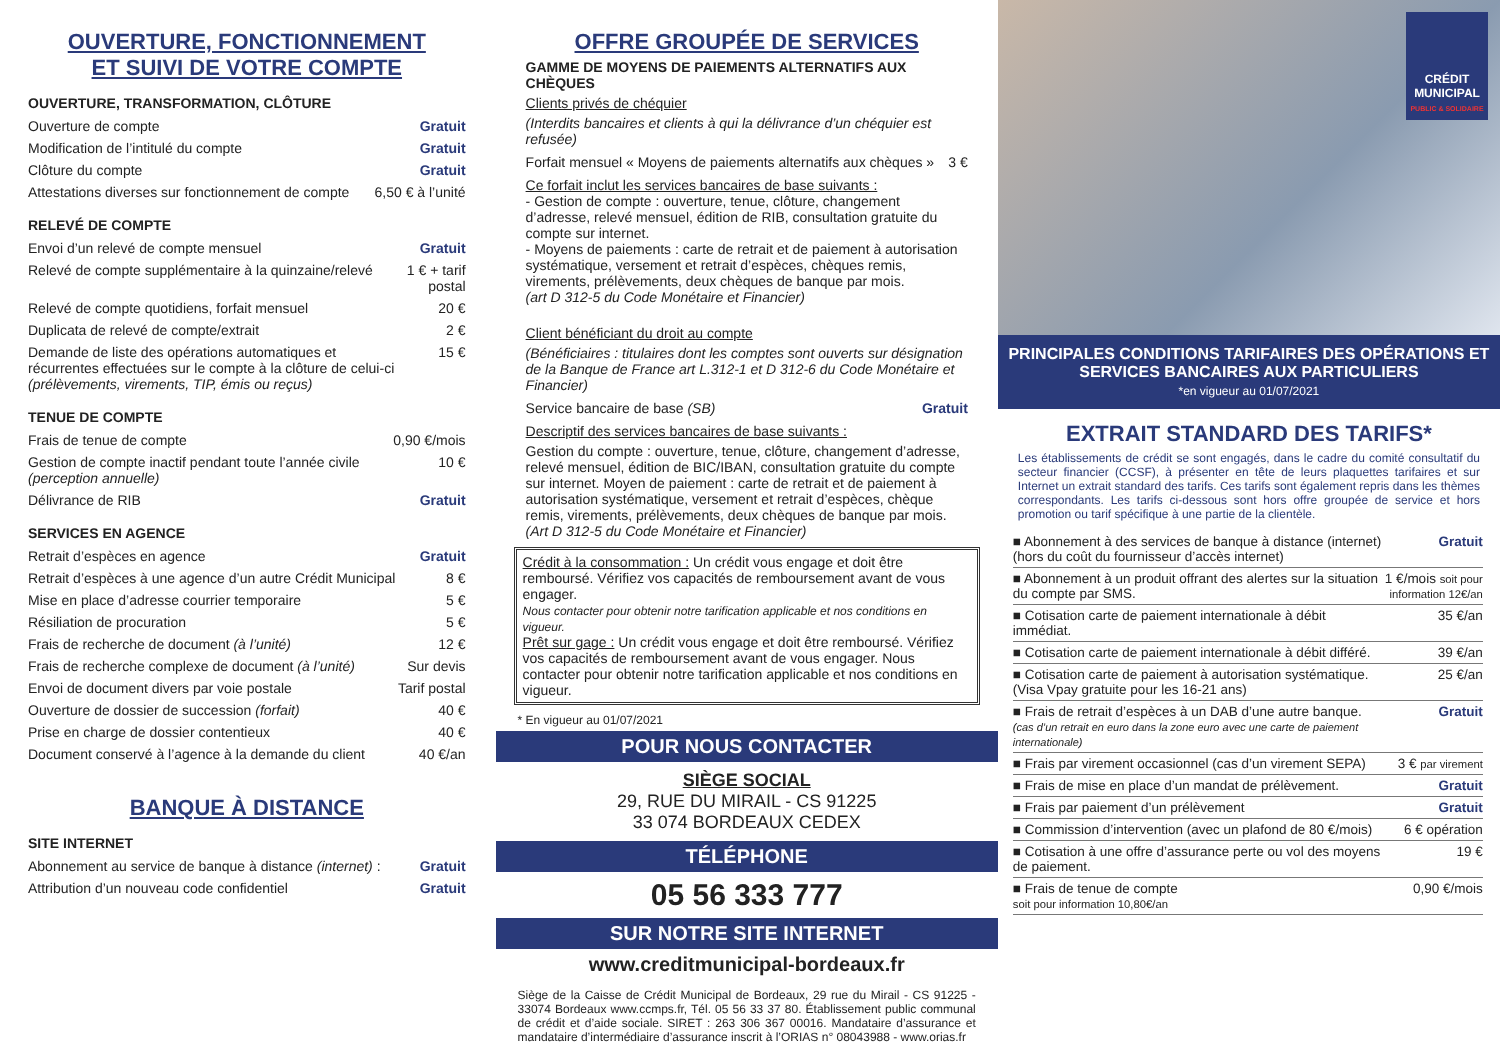OUVERTURE, FONCTIONNEMENT
ET SUIVI DE VOTRE COMPTE
OUVERTURE, TRANSFORMATION, CLÔTURE
| Ouverture de compte | Gratuit |
| Modification de l’intitulé du compte | Gratuit |
| Clôture du compte | Gratuit |
| Attestations diverses sur fonctionnement de compte | 6,50 € à l’unité |
RELEVÉ DE COMPTE
| Envoi d’un relevé de compte mensuel | Gratuit |
| Relevé de compte supplémentaire à la quinzaine/relevé | 1 € + tarif postal |
| Relevé de compte quotidiens, forfait mensuel | 20 € |
| Duplicata de relevé de compte/extrait | 2 € |
| Demande de liste des opérations automatiques et récurrentes effectuées sur le compte à la clôture de celui-ci (prélèvements, virements, TIP, émis ou reçus) | 15 € |
TENUE DE COMPTE
| Frais de tenue de compte | 0,90 €/mois |
| Gestion de compte inactif pendant toute l’année civile (perception annuelle) | 10 € |
| Délivrance de RIB | Gratuit |
SERVICES EN AGENCE
| Retrait d’espèces en agence | Gratuit |
| Retrait d’espèces à une agence d’un autre Crédit Municipal | 8 € |
| Mise en place d’adresse courrier temporaire | 5 € |
| Résiliation de procuration | 5 € |
| Frais de recherche de document (à l’unité) | 12 € |
| Frais de recherche complexe de document (à l’unité) | Sur devis |
| Envoi de document divers par voie postale | Tarif postal |
| Ouverture de dossier de succession (forfait) | 40 € |
| Prise en charge de dossier contentieux | 40 € |
| Document conservé à l’agence à la demande du client | 40 €/an |
BANQUE À DISTANCE
SITE INTERNET
| Abonnement au service de banque à distance (internet) : | Gratuit |
| Attribution d’un nouveau code confidentiel | Gratuit |
OFFRE GROUPÉE DE SERVICES
GAMME DE MOYENS DE PAIEMENTS ALTERNATIFS AUX CHÈQUES
Clients privés de chéquier
(Interdits bancaires et clients à qui la délivrance d’un chéquier est refusée)
| Forfait mensuel « Moyens de paiements alternatifs aux chèques » | 3 € |
Ce forfait inclut les services bancaires de base suivants :
- Gestion de compte : ouverture, tenue, clôture, changement d’adresse, relevé mensuel, édition de RIB, consultation gratuite du compte sur internet.
- Moyens de paiements : carte de retrait et de paiement à autorisation systématique, versement et retrait d’espèces, chèques remis, virements, prélèvements, deux chèques de banque par mois.
(art D 312-5 du Code Monétaire et Financier)
Client bénéficiant du droit au compte
(Bénéficiaires : titulaires dont les comptes sont ouverts sur désignation de la Banque de France art L.312-1 et D 312-6 du Code Monétaire et Financier)
| Service bancaire de base (SB) | Gratuit |
Descriptif des services bancaires de base suivants :
Gestion du compte : ouverture, tenue, clôture, changement d’adresse, relevé mensuel, édition de BIC/IBAN, consultation gratuite du compte sur internet. Moyen de paiement : carte de retrait et de paiement à autorisation systématique, versement et retrait d’espèces, chèque remis, virements, prélèvements, deux chèques de banque par mois. (Art D 312-5 du Code Monétaire et Financier)
Crédit à la consommation : Un crédit vous engage et doit être remboursé. Vérifiez vos capacités de remboursement avant de vous engager.
Nous contacter pour obtenir notre tarification applicable et nos conditions en vigueur.
Prêt sur gage : Un crédit vous engage et doit être remboursé. Vérifiez vos capacités de remboursement avant de vous engager. Nous contacter pour obtenir notre tarification applicable et nos conditions en vigueur.
* En vigueur au 01/07/2021
POUR NOUS CONTACTER
SIÈGE SOCIAL
29, RUE DU MIRAIL - CS 91225
33 074 BORDEAUX CEDEX
TÉLÉPHONE
05 56 333 777
SUR NOTRE SITE INTERNET
www.creditmunicipal-bordeaux.fr
Siège de la Caisse de Crédit Municipal de Bordeaux, 29 rue du Mirail - CS 91225 - 33074 Bordeaux www.ccmps.fr, Tél. 05 56 33 37 80. Établissement public communal de crédit et d’aide sociale. SIRET : 263 306 367 00016. Mandataire d’assurance et mandataire d’intermédiaire d’assurance inscrit à l’ORIAS n° 08043988 - www.orias.fr
CRÉDIT
MUNICIPAL
PUBLIC & SOLIDAIRE
PRINCIPALES CONDITIONS TARIFAIRES DES OPÉRATIONS ET SERVICES BANCAIRES AUX PARTICULIERS
*en vigueur au 01/07/2021
EXTRAIT STANDARD DES TARIFS*
Les établissements de crédit se sont engagés, dans le cadre du comité consultatif du secteur financier (CCSF), à présenter en tête de leurs plaquettes tarifaires et sur Internet un extrait standard des tarifs. Ces tarifs sont également repris dans les thèmes correspondants. Les tarifs ci-dessous sont hors offre groupée de service et hors promotion ou tarif spécifique à une partie de la clientèle.
| ■ Abonnement à des services de banque à distance (internet) (hors du coût du fournisseur d’accès internet) | Gratuit |
| ■ Abonnement à un produit offrant des alertes sur la situation du compte par SMS. | 1 €/mois soit pour information 12€/an |
| ■ Cotisation carte de paiement internationale à débit immédiat. | 35 €/an |
| ■ Cotisation carte de paiement internationale à débit différé. | 39 €/an |
| ■ Cotisation carte de paiement à autorisation systématique. (Visa Vpay gratuite pour les 16-21 ans) | 25 €/an |
| ■ Frais de retrait d’espèces à un DAB d’une autre banque. (cas d’un retrait en euro dans la zone euro avec une carte de paiement internationale) | Gratuit |
| ■ Frais par virement occasionnel (cas d’un virement SEPA) | 3 € par virement |
| ■ Frais de mise en place d’un mandat de prélèvement. | Gratuit |
| ■ Frais par paiement d’un prélèvement | Gratuit |
| ■ Commission d’intervention (avec un plafond de 80 €/mois) | 6 € opération |
| ■ Cotisation à une offre d’assurance perte ou vol des moyens de paiement. | 19 € |
| ■ Frais de tenue de compte soit pour information 10,80€/an | 0,90 €/mois |